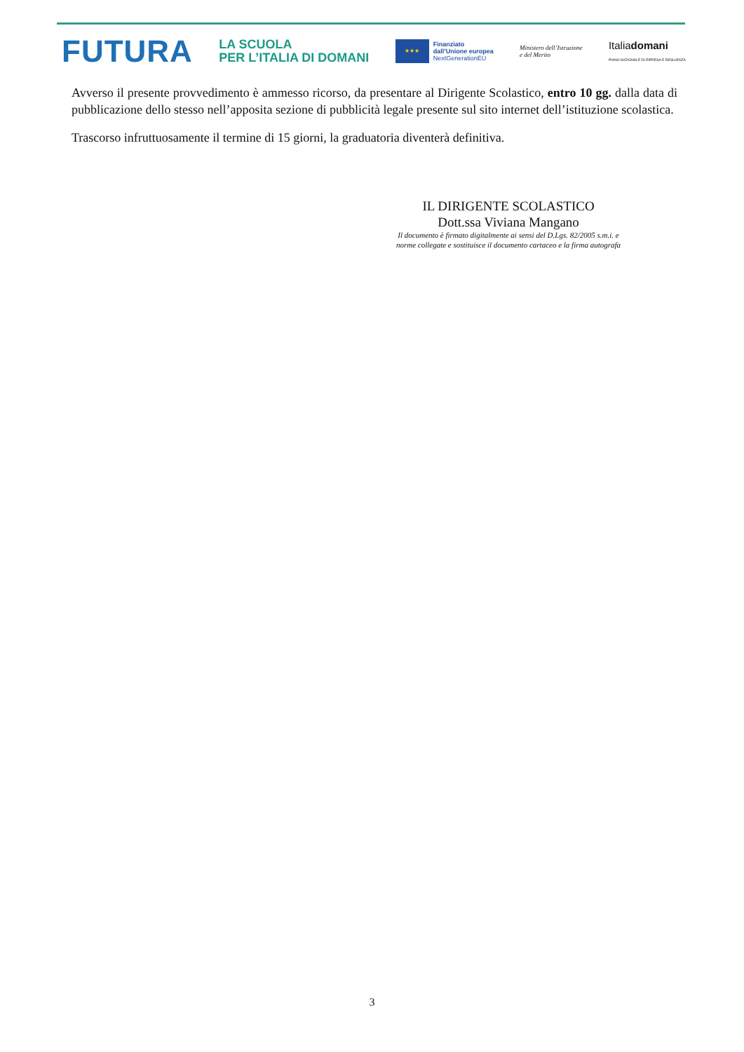FUTURA
LA SCUOLA
PER L’ITALIA DI DOMANI
★★★
Finanziato
dall’Unione europea
NextGenerationEU
Ministero dell’Istruzione
e del Merito
Italiadomani
PIANO NAZIONALE DI RIPRESA E RESILIENZA
Avverso il presente provvedimento è ammesso ricorso, da presentare al Dirigente Scolastico, entro 10 gg. dalla data di pubblicazione dello stesso nell’apposita sezione di pubblicità legale presente sul sito internet dell’istituzione scolastica.
Trascorso infruttuosamente il termine di 15 giorni, la graduatoria diventerà definitiva.
IL DIRIGENTE SCOLASTICO
Dott.ssa Viviana Mangano
Il documento è firmato digitalmente ai sensi del D.Lgs. 82/2005 s.m.i. e
norme collegate e sostituisce il documento cartaceo e la firma autografa
3